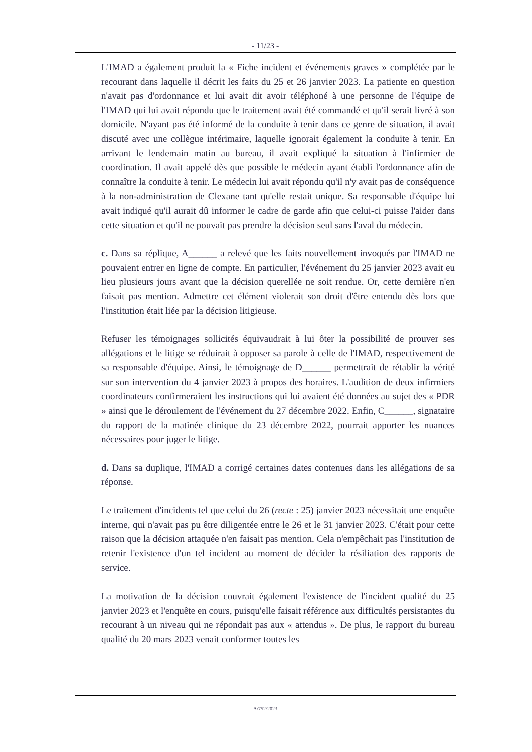- 11/23 -
L'IMAD a également produit la « Fiche incident et événements graves » complétée par le recourant dans laquelle il décrit les faits du 25 et 26 janvier 2023. La patiente en question n'avait pas d'ordonnance et lui avait dit avoir téléphoné à une personne de l'équipe de l'IMAD qui lui avait répondu que le traitement avait été commandé et qu'il serait livré à son domicile. N'ayant pas été informé de la conduite à tenir dans ce genre de situation, il avait discuté avec une collègue intérimaire, laquelle ignorait également la conduite à tenir. En arrivant le lendemain matin au bureau, il avait expliqué la situation à l'infirmier de coordination. Il avait appelé dès que possible le médecin ayant établi l'ordonnance afin de connaître la conduite à tenir. Le médecin lui avait répondu qu'il n'y avait pas de conséquence à la non-administration de Clexane tant qu'elle restait unique. Sa responsable d'équipe lui avait indiqué qu'il aurait dû informer le cadre de garde afin que celui-ci puisse l'aider dans cette situation et qu'il ne pouvait pas prendre la décision seul sans l'aval du médecin.
c. Dans sa réplique, A______ a relevé que les faits nouvellement invoqués par l'IMAD ne pouvaient entrer en ligne de compte. En particulier, l'événement du 25 janvier 2023 avait eu lieu plusieurs jours avant que la décision querellée ne soit rendue. Or, cette dernière n'en faisait pas mention. Admettre cet élément violerait son droit d'être entendu dès lors que l'institution était liée par la décision litigieuse.
Refuser les témoignages sollicités équivaudrait à lui ôter la possibilité de prouver ses allégations et le litige se réduirait à opposer sa parole à celle de l'IMAD, respectivement de sa responsable d'équipe. Ainsi, le témoignage de D______ permettrait de rétablir la vérité sur son intervention du 4 janvier 2023 à propos des horaires. L'audition de deux infirmiers coordinateurs confirmeraient les instructions qui lui avaient été données au sujet des « PDR » ainsi que le déroulement de l'événement du 27 décembre 2022. Enfin, C______, signataire du rapport de la matinée clinique du 23 décembre 2022, pourrait apporter les nuances nécessaires pour juger le litige.
d. Dans sa duplique, l'IMAD a corrigé certaines dates contenues dans les allégations de sa réponse.
Le traitement d'incidents tel que celui du 26 (recte : 25) janvier 2023 nécessitait une enquête interne, qui n'avait pas pu être diligentée entre le 26 et le 31 janvier 2023. C'était pour cette raison que la décision attaquée n'en faisait pas mention. Cela n'empêchait pas l'institution de retenir l'existence d'un tel incident au moment de décider la résiliation des rapports de service.
La motivation de la décision couvrait également l'existence de l'incident qualité du 25 janvier 2023 et l'enquête en cours, puisqu'elle faisait référence aux difficultés persistantes du recourant à un niveau qui ne répondait pas aux « attendus ». De plus, le rapport du bureau qualité du 20 mars 2023 venait conformer toutes les
A/752/2023